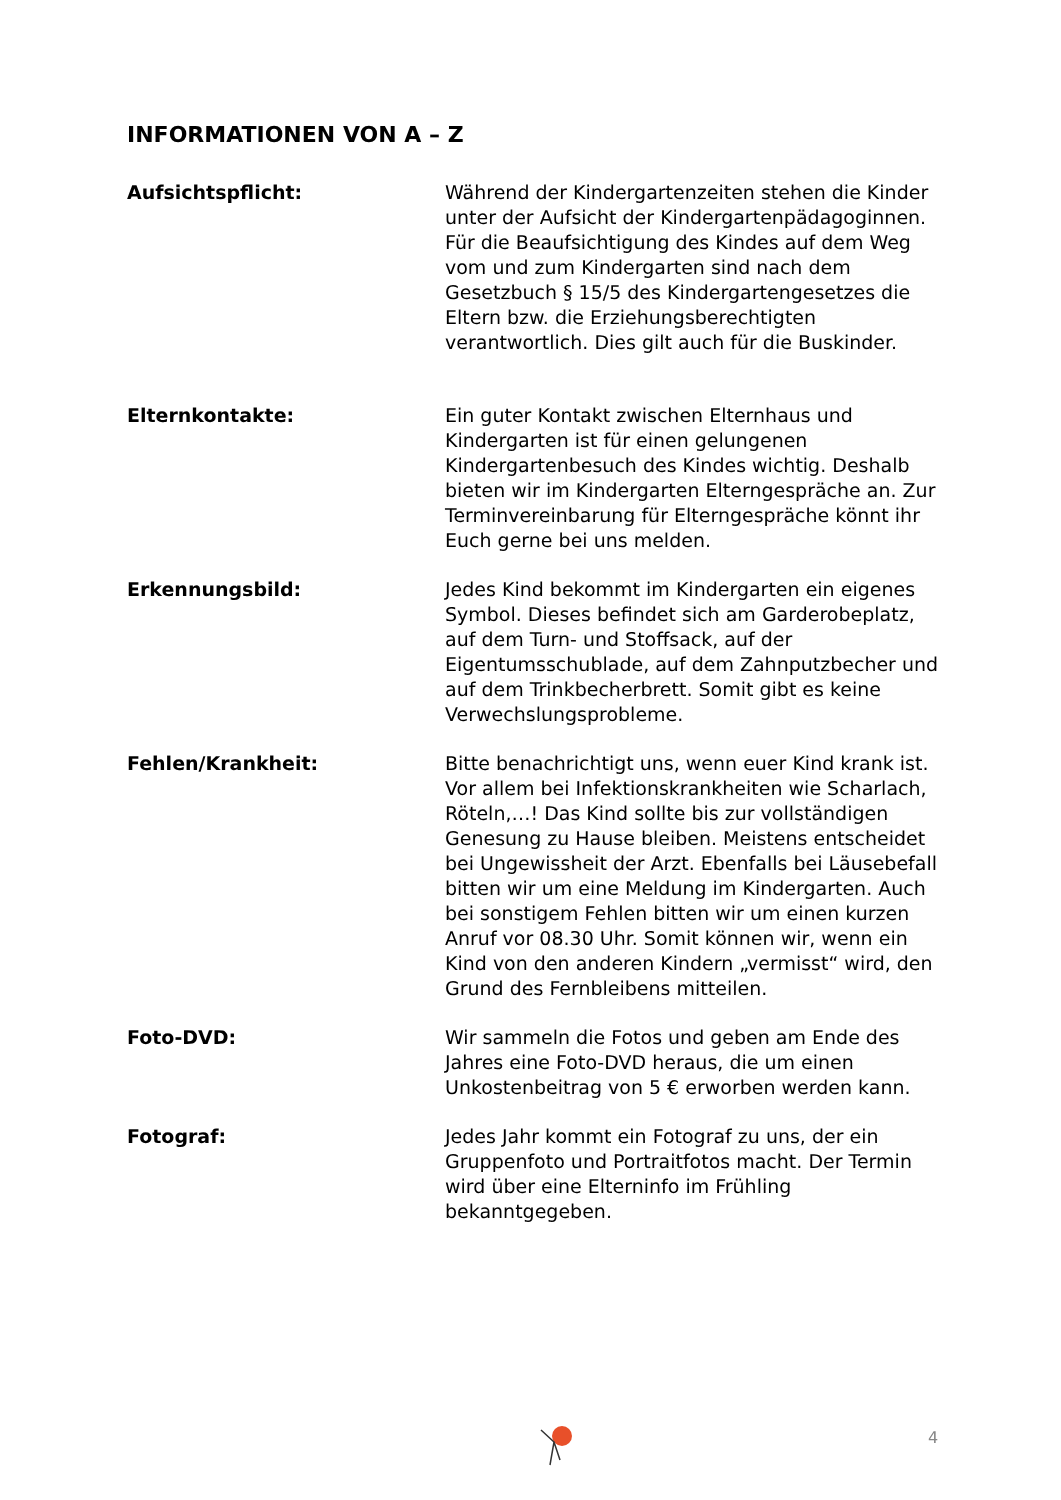INFORMATIONEN VON A – Z
Aufsichtspflicht: Während der Kindergartenzeiten stehen die Kinder unter der Aufsicht der Kindergartenpädagoginnen. Für die Beaufsichtigung des Kindes auf dem Weg vom und zum Kindergarten sind nach dem Gesetzbuch § 15/5 des Kindergartengesetzes die Eltern bzw. die Erziehungsberechtigten verantwortlich. Dies gilt auch für die Buskinder.
Elternkontakte: Ein guter Kontakt zwischen Elternhaus und Kindergarten ist für einen gelungenen Kindergartenbesuch des Kindes wichtig. Deshalb bieten wir im Kindergarten Elterngespräche an. Zur Terminvereinbarung für Elterngespräche könnt ihr Euch gerne bei uns melden.
Erkennungsbild: Jedes Kind bekommt im Kindergarten ein eigenes Symbol. Dieses befindet sich am Garderobeplatz, auf dem Turn- und Stoffsack, auf der Eigentumsschublade, auf dem Zahnputzbecher und auf dem Trinkbecherbrett. Somit gibt es keine Verwechslungsprobleme.
Fehlen/Krankheit: Bitte benachrichtigt uns, wenn euer Kind krank ist. Vor allem bei Infektionskrankheiten wie Scharlach, Röteln,…! Das Kind sollte bis zur vollständigen Genesung zu Hause bleiben. Meistens entscheidet bei Ungewissheit der Arzt. Ebenfalls bei Läusebefall bitten wir um eine Meldung im Kindergarten. Auch bei sonstigem Fehlen bitten wir um einen kurzen Anruf vor 08.30 Uhr. Somit können wir, wenn ein Kind von den anderen Kindern „vermisst“ wird, den Grund des Fernbleibens mitteilen.
Foto-DVD: Wir sammeln die Fotos und geben am Ende des Jahres eine Foto-DVD heraus, die um einen Unkostenbeitrag von 5 € erworben werden kann.
Fotograf: Jedes Jahr kommt ein Fotograf zu uns, der ein Gruppenfoto und Portraitfotos macht. Der Termin wird über eine Elterninfo im Frühling bekanntgegeben.
4